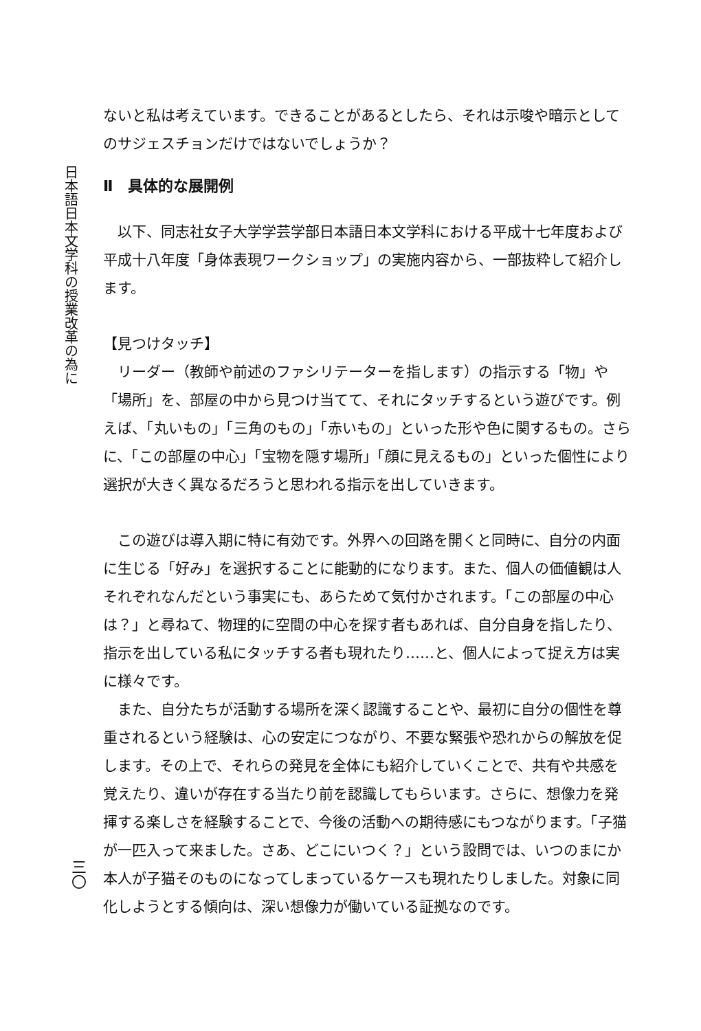日本語日本文学科の授業改革の為に
三〇
ないと私は考えています。できることがあるとしたら、それは示唆や暗示としてのサジェスチョンだけではないでしょうか？
Ⅱ　具体的な展開例
以下、同志社女子大学学芸学部日本語日本文学科における平成十七年度および平成十八年度「身体表現ワークショップ」の実施内容から、一部抜粋して紹介します。
【見つけタッチ】
リーダー（教師や前述のファシリテーターを指します）の指示する「物」や「場所」を、部屋の中から見つけ当てて、それにタッチするという遊びです。例えば、「丸いもの」「三角のもの」「赤いもの」といった形や色に関するもの。さらに、「この部屋の中心」「宝物を隠す場所」「顔に見えるもの」といった個性により選択が大きく異なるだろうと思われる指示を出していきます。
この遊びは導入期に特に有効です。外界への回路を開くと同時に、自分の内面に生じる「好み」を選択することに能動的になります。また、個人の価値観は人それぞれなんだという事実にも、あらためて気付かされます。「この部屋の中心は？」と尋ねて、物理的に空間の中心を探す者もあれば、自分自身を指したり、指示を出している私にタッチする者も現れたり……と、個人によって捉え方は実に様々です。
また、自分たちが活動する場所を深く認識することや、最初に自分の個性を尊重されるという経験は、心の安定につながり、不要な緊張や恐れからの解放を促します。その上で、それらの発見を全体にも紹介していくことで、共有や共感を覚えたり、違いが存在する当たり前を認識してもらいます。さらに、想像力を発揮する楽しさを経験することで、今後の活動への期待感にもつながります。「子猫が一匹入って来ました。さあ、どこにいつく？」という設問では、いつのまにか本人が子猫そのものになってしまっているケースも現れたりしました。対象に同化しようとする傾向は、深い想像力が働いている証拠なのです。